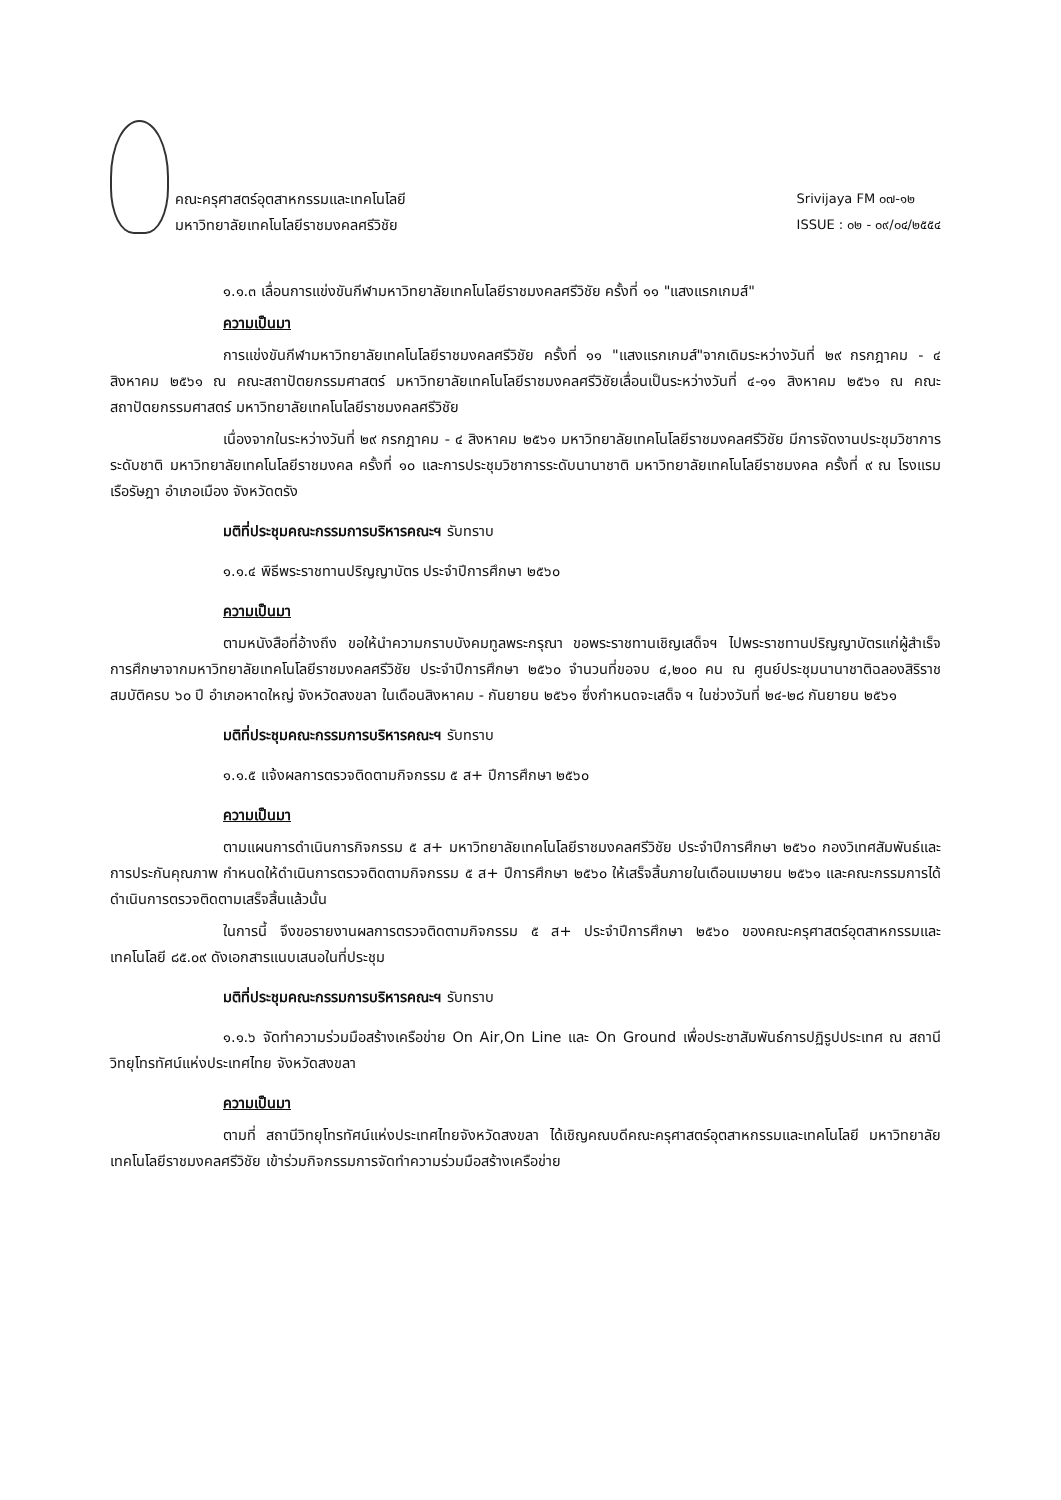คณะครุศาสตร์อุตสาหกรรมและเทคโนโลยี
มหาวิทยาลัยเทคโนโลยีราชมงคลศรีวิชัย
Srivijaya FM ๐๗-๑๒
ISSUE : ๐๒ - ๐๙/๐๔/๒๕๕๔
๑.๑.๓ เลื่อนการแข่งขันกีฬามหาวิทยาลัยเทคโนโลยีราชมงคลศรีวิชัย ครั้งที่ ๑๑ "แสงแรกเกมส์"
ความเป็นมา
การแข่งขันกีฬามหาวิทยาลัยเทคโนโลยีราชมงคลศรีวิชัย ครั้งที่ ๑๑ "แสงแรกเกมส์"จากเดิมระหว่างวันที่ ๒๙ กรกฎาคม - ๔ สิงหาคม ๒๕๖๑ ณ คณะสถาปัตยกรรมศาสตร์ มหาวิทยาลัยเทคโนโลยีราชมงคลศรีวิชัยเลื่อนเป็นระหว่างวันที่ ๔-๑๑ สิงหาคม ๒๕๖๑ ณ คณะสถาปัตยกรรมศาสตร์ มหาวิทยาลัยเทคโนโลยีราชมงคลศรีวิชัย
เนื่องจากในระหว่างวันที่ ๒๙ กรกฎาคม - ๔ สิงหาคม ๒๕๖๑ มหาวิทยาลัยเทคโนโลยีราชมงคลศรีวิชัย มีการจัดงานประชุมวิชาการ ระดับชาติ มหาวิทยาลัยเทคโนโลยีราชมงคล ครั้งที่ ๑๐ และการประชุมวิชาการระดับนานาชาติ มหาวิทยาลัยเทคโนโลยีราชมงคล ครั้งที่ ๙ ณ โรงแรมเรือรัษฎา อำเภอเมือง จังหวัดตรัง
มติที่ประชุมคณะกรรมการบริหารคณะฯ รับทราบ
๑.๑.๔ พิธีพระราชทานปริญญาบัตร ประจำปีการศึกษา ๒๕๖๐
ความเป็นมา
ตามหนังสือที่อ้างถึง ขอให้นำความกราบบังคมทูลพระกรุณา ขอพระราชทานเชิญเสด็จฯ ไปพระราชทานปริญญาบัตรแก่ผู้สำเร็จการศึกษาจากมหาวิทยาลัยเทคโนโลยีราชมงคลศรีวิชัย ประจำปีการศึกษา ๒๕๖๐ จำนวนที่ขอจบ ๔,๒๐๐ คน ณ ศูนย์ประชุมนานาชาติฉลองสิริราชสมบัติครบ ๖๐ ปี อำเภอหาดใหญ่ จังหวัดสงขลา ในเดือนสิงหาคม - กันยายน ๒๕๖๑ ซึ่งกำหนดจะเสด็จ ฯ ในช่วงวันที่ ๒๔-๒๘ กันยายน ๒๕๖๑
มติที่ประชุมคณะกรรมการบริหารคณะฯ รับทราบ
๑.๑.๕ แจ้งผลการตรวจติดตามกิจกรรม ๕ ส+ ปีการศึกษา ๒๕๖๐
ความเป็นมา
ตามแผนการดำเนินการกิจกรรม ๕ ส+ มหาวิทยาลัยเทคโนโลยีราชมงคลศรีวิชัย ประจำปีการศึกษา ๒๕๖๐ กองวิเทศสัมพันธ์และการประกันคุณภาพ กำหนดให้ดำเนินการตรวจติดตามกิจกรรม ๕ ส+ ปีการศึกษา ๒๕๖๐ ให้เสร็จสิ้นภายในเดือนเมษายน ๒๕๖๑ และคณะกรรมการได้ดำเนินการตรวจติดตามเสร็จสิ้นแล้วนั้น
ในการนี้ จึงขอรายงานผลการตรวจติดตามกิจกรรม ๕ ส+ ประจำปีการศึกษา ๒๕๖๐ ของคณะครุศาสตร์อุตสาหกรรมและเทคโนโลยี ๘๕.๐๙ ดังเอกสารแนบเสนอในที่ประชุม
มติที่ประชุมคณะกรรมการบริหารคณะฯ รับทราบ
๑.๑.๖ จัดทำความร่วมมือสร้างเครือข่าย On Air,On Line และ On Ground เพื่อประชาสัมพันธ์การปฏิรูปประเทศ ณ สถานีวิทยุโทรทัศน์แห่งประเทศไทย จังหวัดสงขลา
ความเป็นมา
ตามที่ สถานีวิทยุโทรทัศน์แห่งประเทศไทยจังหวัดสงขลา ได้เชิญคณบดีคณะครุศาสตร์อุตสาหกรรมและเทคโนโลยี มหาวิทยาลัยเทคโนโลยีราชมงคลศรีวิชัย เข้าร่วมกิจกรรมการจัดทำความร่วมมือสร้างเครือข่าย